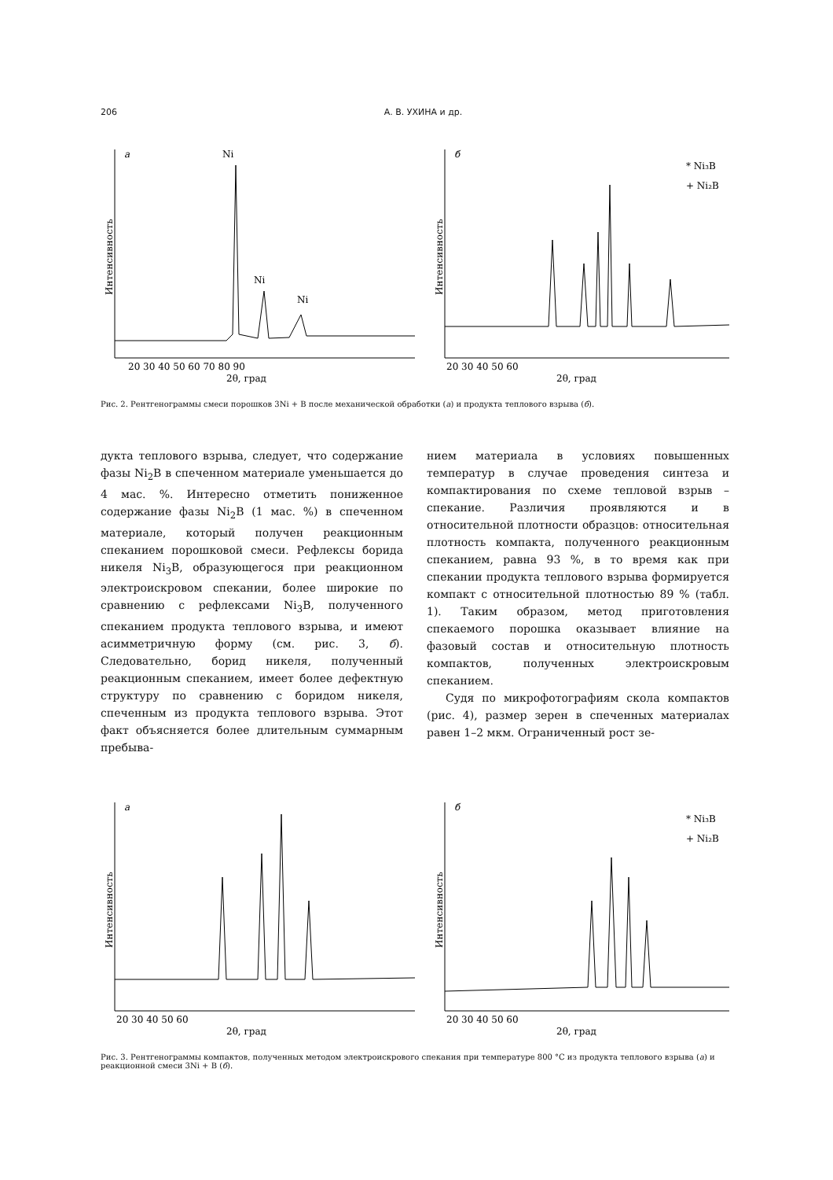206 А. В. УХИНА и др.
а
Интенсивность
Ni
Ni
Ni
20 30 40 50 60 70 80 90
2θ, град
б
* Ni₃B
+ Ni₂B
Интенсивность
20 30 40 50 60
2θ, град
Рис. 2. Рентгенограммы смеси порошков 3Ni + B после механической обработки (а) и продукта теплового взрыва (б).
дукта теплового взрыва, следует, что содержание фазы Ni<sub>2</sub>B в спеченном материале уменьшается до 4 мас. %. Интересно отметить пониженное содержание фазы Ni<sub>2</sub>B (1 мас. %) в спеченном материале, который получен реакционным спеканием порошковой смеси. Рефлексы борида никеля Ni<sub>3</sub>B, образующегося при реакционном электроискровом спекании, более широкие по сравнению с рефлексами Ni<sub>3</sub>B, полученного спеканием продукта теплового взрыва, и имеют асимметричную форму (см. рис. 3, б). Следовательно, борид никеля, полученный реакционным спеканием, имеет более дефектную структуру по сравнению с боридом никеля, спеченным из продукта теплового взрыва. Этот факт объясняется более длительным суммарным пребыва-
нием материала в условиях повышенных температур в случае проведения синтеза и компактирования по схеме тепловой взрыв – спекание. Различия проявляются и в относительной плотности образцов: относительная плотность компакта, полученного реакционным спеканием, равна 93 %, в то время как при спекании продукта теплового взрыва формируется компакт с относительной плотностью 89 % (табл. 1). Таким образом, метод приготовления спекаемого порошка оказывает влияние на фазовый состав и относительную плотность компактов, полученных электроискровым спеканием.
Судя по микрофотографиям скола компактов (рис. 4), размер зерен в спеченных материалах равен 1–2 мкм. Ограниченный рост зе-
а
Интенсивность
20 30 40 50 60
2θ, град
б
* Ni₃B
+ Ni₂B
Интенсивность
20 30 40 50 60
2θ, град
Рис. 3. Рентгенограммы компактов, полученных методом электроискрового спекания при температуре 800 °C из продукта теплового взрыва (а) и реакционной смеси 3Ni + B (б).